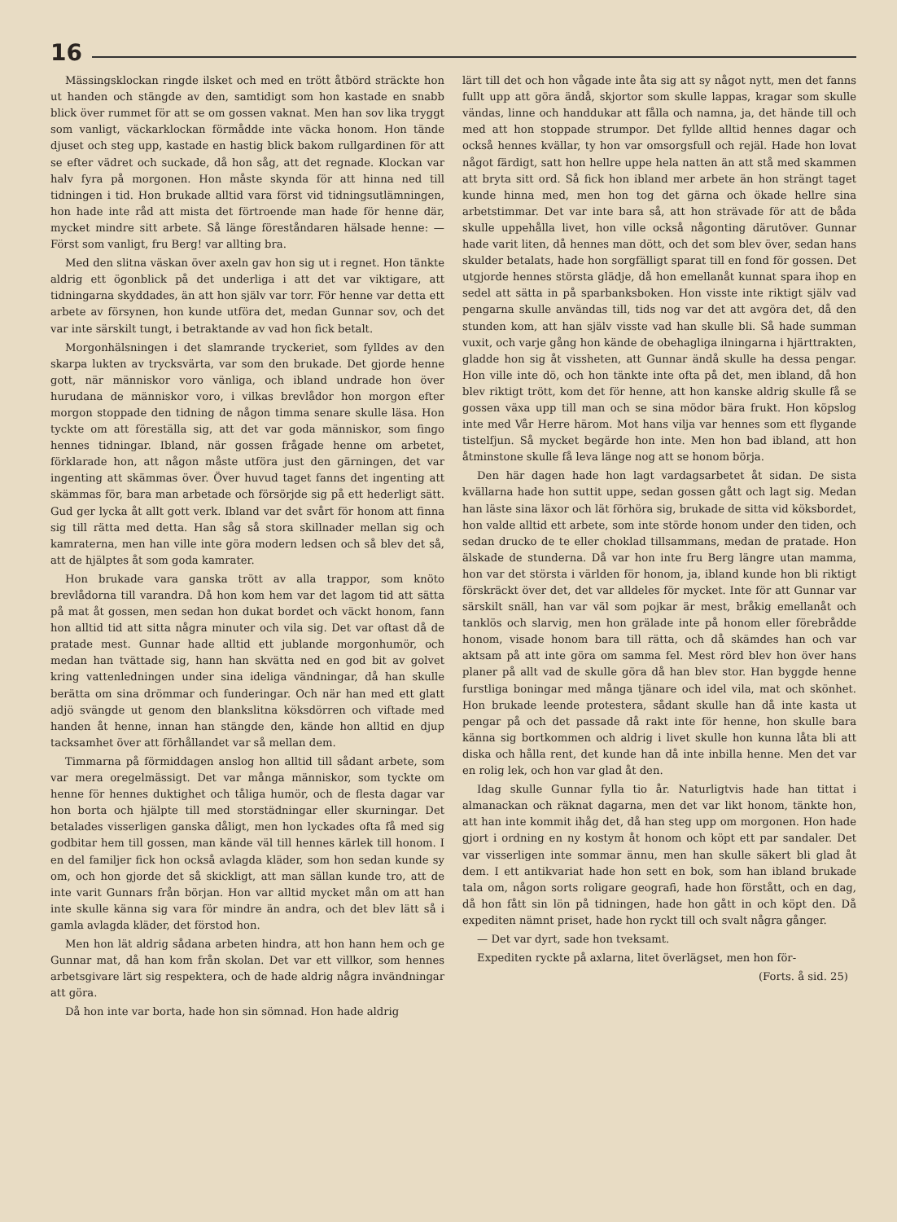16
Mässingsklockan ringde ilsket och med en trött åtbörd sträckte hon ut handen och stängde av den, samtidigt som hon kastade en snabb blick över rummet för att se om gossen vaknat. Men han sov lika tryggt som vanligt, väckarklockan förmådde inte väcka honom. Hon tände djuset och steg upp, kastade en hastig blick bakom rullgardinen för att se efter vädret och suckade, då hon såg, att det regnade. Klockan var halv fyra på morgonen. Hon måste skynda för att hinna ned till tidningen i tid. Hon brukade alltid vara först vid tidningsutlämningen, hon hade inte råd att mista det förtroende man hade för henne där, mycket mindre sitt arbete. Så länge föreståndaren hälsade henne: — Först som vanligt, fru Berg! var allting bra.
Med den slitna väskan över axeln gav hon sig ut i regnet. Hon tänkte aldrig ett ögonblick på det underliga i att det var viktigare, att tidningarna skyddades, än att hon själv var torr. För henne var detta ett arbete av försynen, hon kunde utföra det, medan Gunnar sov, och det var inte särskilt tungt, i betraktande av vad hon fick betalt.
Morgonhälsningen i det slamrande tryckeriet, som fylldes av den skarpa lukten av trycksvärta, var som den brukade. Det gjorde henne gott, när människor voro vänliga, och ibland undrade hon över hurudana de människor voro, i vilkas brevlådor hon morgon efter morgon stoppade den tidning de någon timma senare skulle läsa. Hon tyckte om att föreställa sig, att det var goda människor, som fingo hennes tidningar. Ibland, när gossen frågade henne om arbetet, förklarade hon, att någon måste utföra just den gärningen, det var ingenting att skämmas över. Över huvud taget fanns det ingenting att skämmas för, bara man arbetade och försörjde sig på ett hederligt sätt. Gud ger lycka åt allt gott verk. Ibland var det svårt för honom att finna sig till rätta med detta. Han såg så stora skillnader mellan sig och kamraterna, men han ville inte göra modern ledsen och så blev det så, att de hjälptes åt som goda kamrater.
Hon brukade vara ganska trött av alla trappor, som knöto brevlådorna till varandra. Då hon kom hem var det lagom tid att sätta på mat åt gossen, men sedan hon dukat bordet och väckt honom, fann hon alltid tid att sitta några minuter och vila sig. Det var oftast då de pratade mest. Gunnar hade alltid ett jublande morgonhumör, och medan han tvättade sig, hann han skvätta ned en god bit av golvet kring vattenledningen under sina ideliga vändningar, då han skulle berätta om sina drömmar och funderingar. Och när han med ett glatt adjö svängde ut genom den blankslitna köksdörren och viftade med handen åt henne, innan han stängde den, kände hon alltid en djup tacksamhet över att förhållandet var så mellan dem.
Timmarna på förmiddagen anslog hon alltid till sådant arbete, som var mera oregelmässigt. Det var många människor, som tyckte om henne för hennes duktighet och tåliga humör, och de flesta dagar var hon borta och hjälpte till med storstädningar eller skurningar. Det betalades visserligen ganska dåligt, men hon lyckades ofta få med sig godbitar hem till gossen, man kände väl till hennes kärlek till honom. I en del familjer fick hon också avlagda kläder, som hon sedan kunde sy om, och hon gjorde det så skickligt, att man sällan kunde tro, att de inte varit Gunnars från början. Hon var alltid mycket mån om att han inte skulle känna sig vara för mindre än andra, och det blev lätt så i gamla avlagda kläder, det förstod hon.
Men hon lät aldrig sådana arbeten hindra, att hon hann hem och ge Gunnar mat, då han kom från skolan. Det var ett villkor, som hennes arbetsgivare lärt sig respektera, och de hade aldrig några invändningar att göra.
Då hon inte var borta, hade hon sin sömnad. Hon hade aldrig
lärt till det och hon vågade inte åta sig att sy något nytt, men det fanns fullt upp att göra ändå, skjortor som skulle lappas, kragar som skulle vändas, linne och handdukar att fålla och namna, ja, det hände till och med att hon stoppade strumpor. Det fyllde alltid hennes dagar och också hennes kvällar, ty hon var omsorgsfull och rejäl. Hade hon lovat något färdigt, satt hon hellre uppe hela natten än att stå med skammen att bryta sitt ord. Så fick hon ibland mer arbete än hon strängt taget kunde hinna med, men hon tog det gärna och ökade hellre sina arbetstimmar. Det var inte bara så, att hon strävade för att de båda skulle uppehålla livet, hon ville också någonting därutöver. Gunnar hade varit liten, då hennes man dött, och det som blev över, sedan hans skulder betalats, hade hon sorgfälligt sparat till en fond för gossen. Det utgjorde hennes största glädje, då hon emellanåt kunnat spara ihop en sedel att sätta in på sparbanksboken. Hon visste inte riktigt själv vad pengarna skulle användas till, tids nog var det att avgöra det, då den stunden kom, att han själv visste vad han skulle bli. Så hade summan vuxit, och varje gång hon kände de obehagliga ilningarna i hjärttrakten, gladde hon sig åt vissheten, att Gunnar ändå skulle ha dessa pengar. Hon ville inte dö, och hon tänkte inte ofta på det, men ibland, då hon blev riktigt trött, kom det för henne, att hon kanske aldrig skulle få se gossen växa upp till man och se sina mödor bära frukt. Hon köpslog inte med Vår Herre härom. Mot hans vilja var hennes som ett flygande tistelfjun. Så mycket begärde hon inte. Men hon bad ibland, att hon åtminstone skulle få leva länge nog att se honom börja.
Den här dagen hade hon lagt vardagsarbetet åt sidan. De sista kvällarna hade hon suttit uppe, sedan gossen gått och lagt sig. Medan han läste sina läxor och lät förhöra sig, brukade de sitta vid köksbordet, hon valde alltid ett arbete, som inte störde honom under den tiden, och sedan drucko de te eller choklad tillsammans, medan de pratade. Hon älskade de stunderna. Då var hon inte fru Berg längre utan mamma, hon var det största i världen för honom, ja, ibland kunde hon bli riktigt förskräckt över det, det var alldeles för mycket. Inte för att Gunnar var särskilt snäll, han var väl som pojkar är mest, bråkig emellanåt och tanklös och slarvig, men hon grälade inte på honom eller förebrådde honom, visade honom bara till rätta, och då skämdes han och var aktsam på att inte göra om samma fel. Mest rörd blev hon över hans planer på allt vad de skulle göra då han blev stor. Han byggde henne furstliga boningar med många tjänare och idel vila, mat och skönhet. Hon brukade leende protestera, sådant skulle han då inte kasta ut pengar på och det passade då rakt inte för henne, hon skulle bara känna sig bortkommen och aldrig i livet skulle hon kunna låta bli att diska och hålla rent, det kunde han då inte inbilla henne. Men det var en rolig lek, och hon var glad åt den.
Idag skulle Gunnar fylla tio år. Naturligtvis hade han tittat i almanackan och räknat dagarna, men det var likt honom, tänkte hon, att han inte kommit ihåg det, då han steg upp om morgonen. Hon hade gjort i ordning en ny kostym åt honom och köpt ett par sandaler. Det var visserligen inte sommar ännu, men han skulle säkert bli glad åt dem. I ett antikvariat hade hon sett en bok, som han ibland brukade tala om, någon sorts roligare geografi, hade hon förstått, och en dag, då hon fått sin lön på tidningen, hade hon gått in och köpt den. Då expediten nämnt priset, hade hon ryckt till och svalt några gånger.
— Det var dyrt, sade hon tveksamt.
Expediten ryckte på axlarna, litet överlägset, men hon för-
(Forts. å sid. 25)